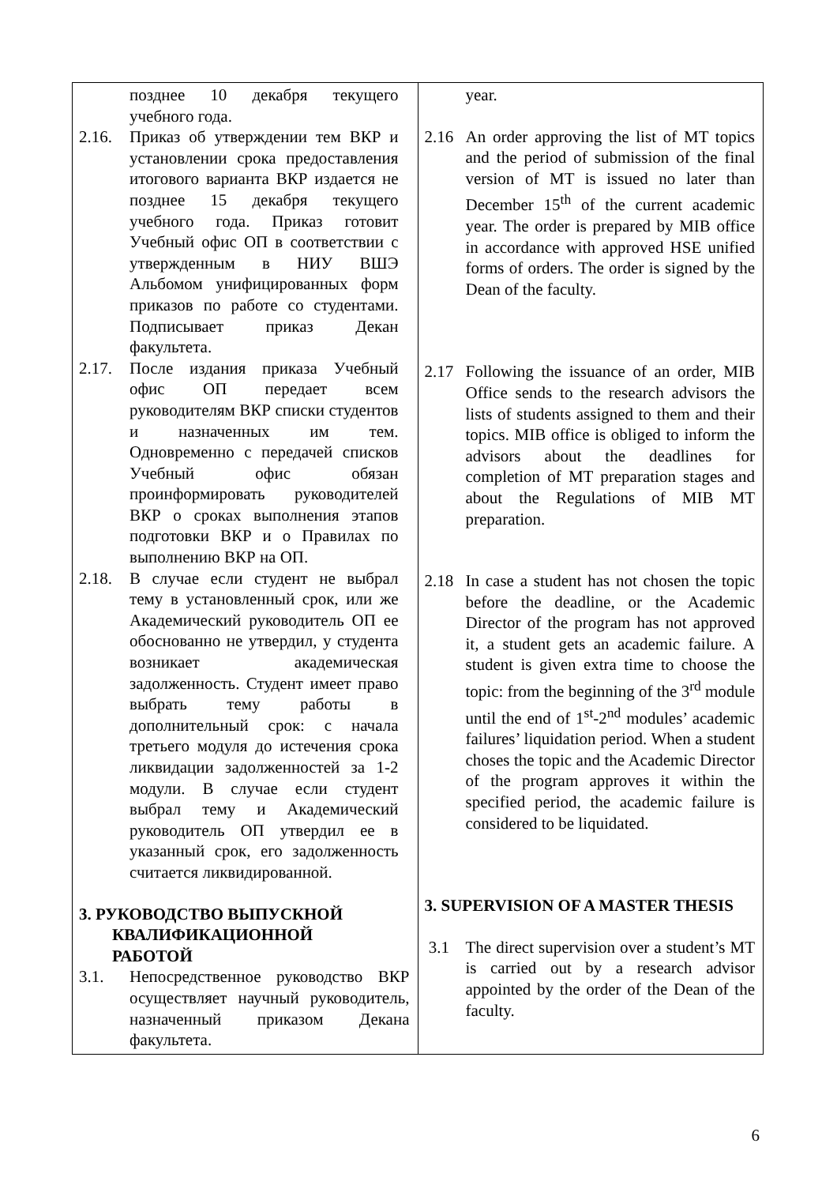| позднее 10 декабря текущего учебного года. 2.16. Приказ об утверждении тем ВКР и установлении срока предоставления итогового варианта ВКР издается не позднее 15 декабря текущего учебного года. Приказ готовит Учебный офис ОП в соответствии с утвержденным в НИУ ВШЭ Альбомом унифицированных форм приказов по работе со студентами. Подписывает приказ Декан факультета. 2.17. После издания приказа Учебный офис ОП передает всем руководителям ВКР списки студентов и назначенных им тем. Одновременно с передачей списков Учебный офис обязан проинформировать руководителей ВКР о сроках выполнения этапов подготовки ВКР и о Правилах по выполнению ВКР на ОП. 2.18. В случае если студент не выбрал тему в установленный срок, или же Академический руководитель ОП ее обоснованно не утвердил, у студента возникает академическая задолженность. Студент имеет право выбрать тему работы в дополнительный срок: с начала третьего модуля до истечения срока ликвидации задолженностей за 1-2 модули. В случае если студент выбрал тему и Академический руководитель ОП утвердил ее в указанный срок, его задолженность считается ликвидированной. 3. РУКОВОДСТВО ВЫПУСКНОЙ КВАЛИФИКАЦИОННОЙ РАБОТОЙ 3.1. Непосредственное руководство ВКР осуществляет научный руководитель, назначенный приказом Декана факультета. | year. 2.16 An order approving the list of MT topics and the period of submission of the final version of MT is issued no later than December 15<sup>th</sup> of the current academic year. The order is prepared by MIB office in accordance with approved HSE unified forms of orders. The order is signed by the Dean of the faculty. 2.17 Following the issuance of an order, MIB Office sends to the research advisors the lists of students assigned to them and their topics. MIB office is obliged to inform the advisors about the deadlines for completion of MT preparation stages and about the Regulations of MIB MT preparation. 2.18 In case a student has not chosen the topic before the deadline, or the Academic Director of the program has not approved it, a student gets an academic failure. A student is given extra time to choose the topic: from the beginning of the 3<sup>rd</sup> module until the end of 1<sup>st</sup>-2<sup>nd</sup> modules’ academic failures’ liquidation period. When a student choses the topic and the Academic Director of the program approves it within the specified period, the academic failure is considered to be liquidated. 3. SUPERVISION OF A MASTER THESIS 3.1 The direct supervision over a student’s MT is carried out by a research advisor appointed by the order of the Dean of the faculty. |
6